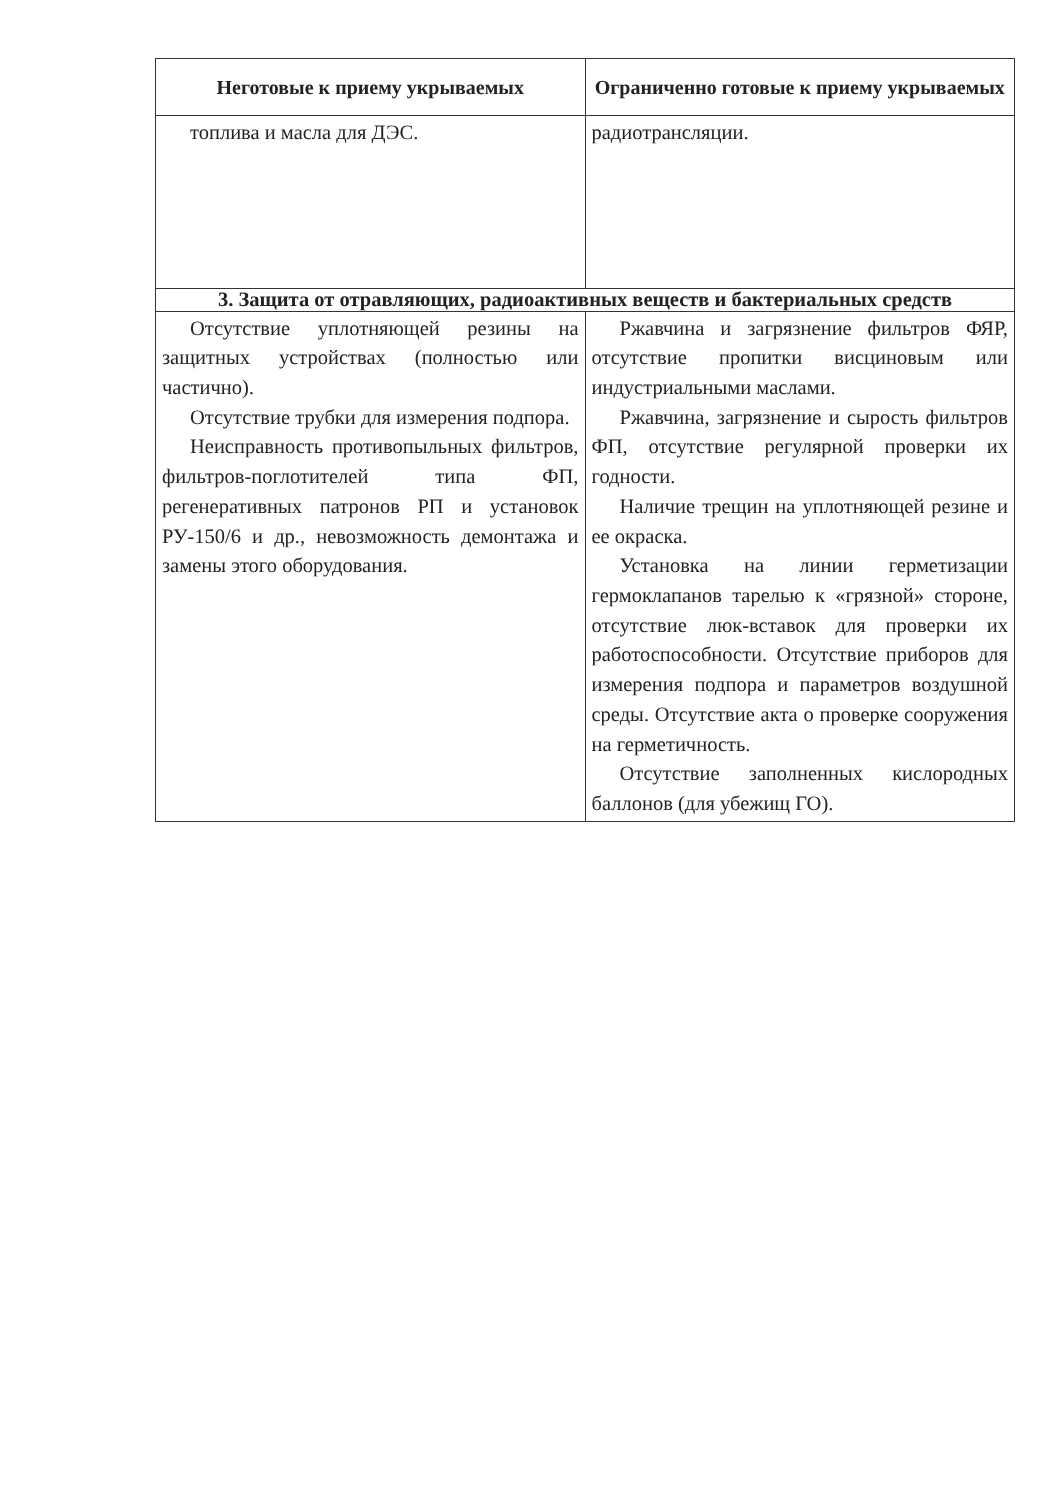| Неготовые к приему укрываемых | Ограниченно готовые к приему укрываемых |
| --- | --- |
| топлива и масла для ДЭС. | радиотрансляции. |
| 3. Защита от отравляющих, радиоактивных веществ и бактериальных средств | |
| Отсутствие уплотняющей резины на защитных устройствах (полностью или частично). Отсутствие трубки для измерения подпора. Неисправность противопыльных фильтров, фильтров-поглотителей типа ФП, регенеративных патронов РП и установок РУ-150/6 и др., невозможность демонтажа и замены этого оборудования. | Ржавчина и загрязнение фильтров ФЯР, отсутствие пропитки висциновым или индустриальными маслами. Ржавчина, загрязнение и сырость фильтров ФП, отсутствие регулярной проверки их годности. Наличие трещин на уплотняющей резине и ее окраска. Установка на линии герметизации гермоклапанов тарелью к «грязной» стороне, отсутствие люк-вставок для проверки их работоспособности. Отсутствие приборов для измерения подпора и параметров воздушной среды. Отсутствие акта о проверке сооружения на герметичность. Отсутствие заполненных кислородных баллонов (для убежищ ГО). |